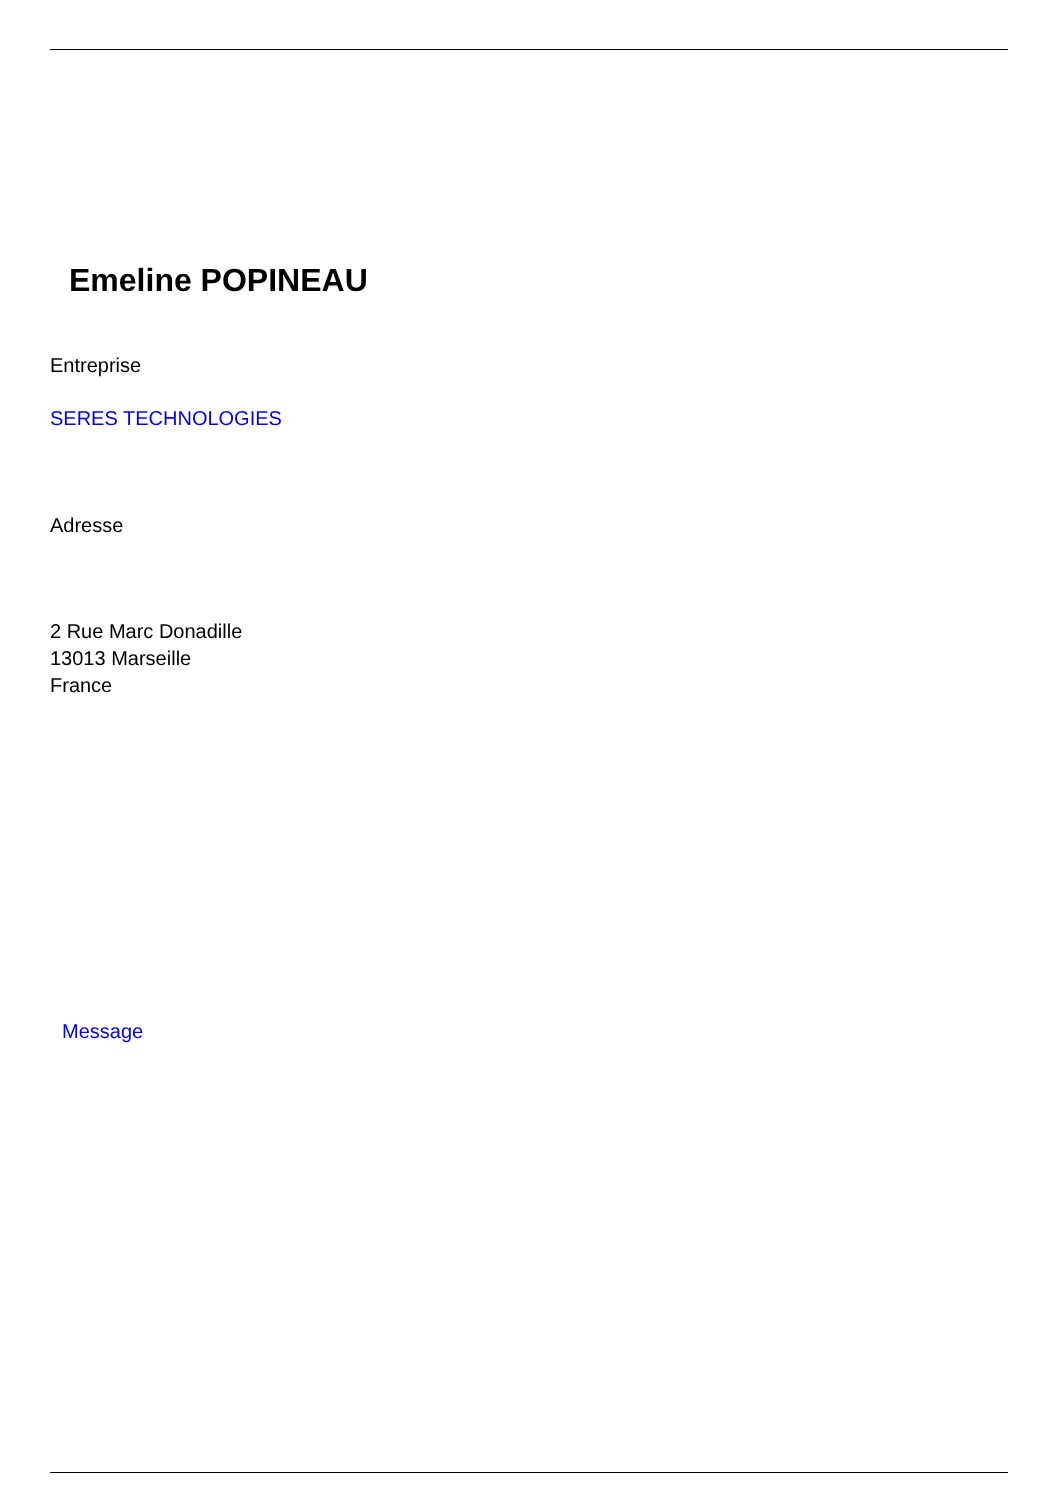Emeline POPINEAU
Entreprise
SERES TECHNOLOGIES
Adresse
2 Rue Marc Donadille
13013 Marseille
France
Message